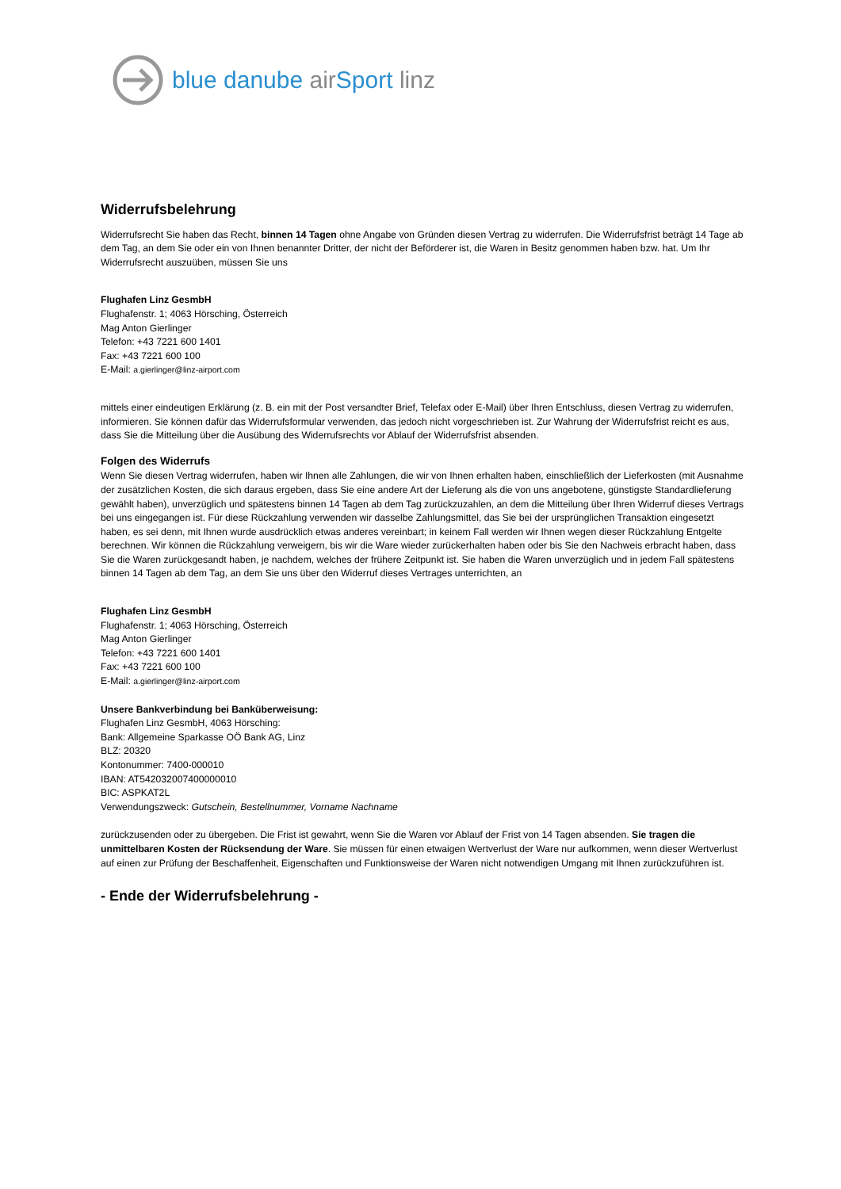blue danube air Sport linz
Widerrufsbelehrung
Widerrufsrecht Sie haben das Recht, binnen 14 Tagen ohne Angabe von Gründen diesen Vertrag zu widerrufen. Die Widerrufsfrist beträgt 14 Tage ab dem Tag, an dem Sie oder ein von Ihnen benannter Dritter, der nicht der Beförderer ist, die Waren in Besitz genommen haben bzw. hat. Um Ihr Widerrufsrecht auszuüben, müssen Sie uns
Flughafen Linz GesmbH
Flughafenstr. 1; 4063 Hörsching, Österreich
Mag Anton Gierlinger
Telefon: +43 7221 600 1401
Fax: +43 7221 600 100
E-Mail: a.gierlinger@linz-airport.com
mittels einer eindeutigen Erklärung (z. B. ein mit der Post versandter Brief, Telefax oder E-Mail) über Ihren Entschluss, diesen Vertrag zu widerrufen, informieren. Sie können dafür das Widerrufsformular verwenden, das jedoch nicht vorgeschrieben ist. Zur Wahrung der Widerrufsfrist reicht es aus, dass Sie die Mitteilung über die Ausübung des Widerrufsrechts vor Ablauf der Widerrufsfrist absenden.
Folgen des Widerrufs
Wenn Sie diesen Vertrag widerrufen, haben wir Ihnen alle Zahlungen, die wir von Ihnen erhalten haben, einschließlich der Lieferkosten (mit Ausnahme der zusätzlichen Kosten, die sich daraus ergeben, dass Sie eine andere Art der Lieferung als die von uns angebotene, günstigste Standardlieferung gewählt haben), unverzüglich und spätestens binnen 14 Tagen ab dem Tag zurückzuzahlen, an dem die Mitteilung über Ihren Widerruf dieses Vertrags bei uns eingegangen ist. Für diese Rückzahlung verwenden wir dasselbe Zahlungsmittel, das Sie bei der ursprünglichen Transaktion eingesetzt haben, es sei denn, mit Ihnen wurde ausdrücklich etwas anderes vereinbart; in keinem Fall werden wir Ihnen wegen dieser Rückzahlung Entgelte berechnen. Wir können die Rückzahlung verweigern, bis wir die Ware wieder zurückerhalten haben oder bis Sie den Nachweis erbracht haben, dass Sie die Waren zurückgesandt haben, je nachdem, welches der frühere Zeitpunkt ist. Sie haben die Waren unverzüglich und in jedem Fall spätestens binnen 14 Tagen ab dem Tag, an dem Sie uns über den Widerruf dieses Vertrages unterrichten, an
Flughafen Linz GesmbH
Flughafenstr. 1; 4063 Hörsching, Österreich
Mag Anton Gierlinger
Telefon: +43 7221 600 1401
Fax: +43 7221 600 100
E-Mail: a.gierlinger@linz-airport.com
Unsere Bankverbindung bei Banküberweisung:
Flughafen Linz GesmbH, 4063 Hörsching:
Bank: Allgemeine Sparkasse OÖ Bank AG, Linz
BLZ: 20320
Kontonummer: 7400-000010
IBAN: AT542032007400000010
BIC: ASPKAT2L
Verwendungszweck: Gutschein, Bestellnummer, Vorname Nachname
zurückzusenden oder zu übergeben. Die Frist ist gewahrt, wenn Sie die Waren vor Ablauf der Frist von 14 Tagen absenden. Sie tragen die unmittelbaren Kosten der Rücksendung der Ware. Sie müssen für einen etwaigen Wertverlust der Ware nur aufkommen, wenn dieser Wertverlust auf einen zur Prüfung der Beschaffenheit, Eigenschaften und Funktionsweise der Waren nicht notwendigen Umgang mit Ihnen zurückzuführen ist.
- Ende der Widerrufsbelehrung -